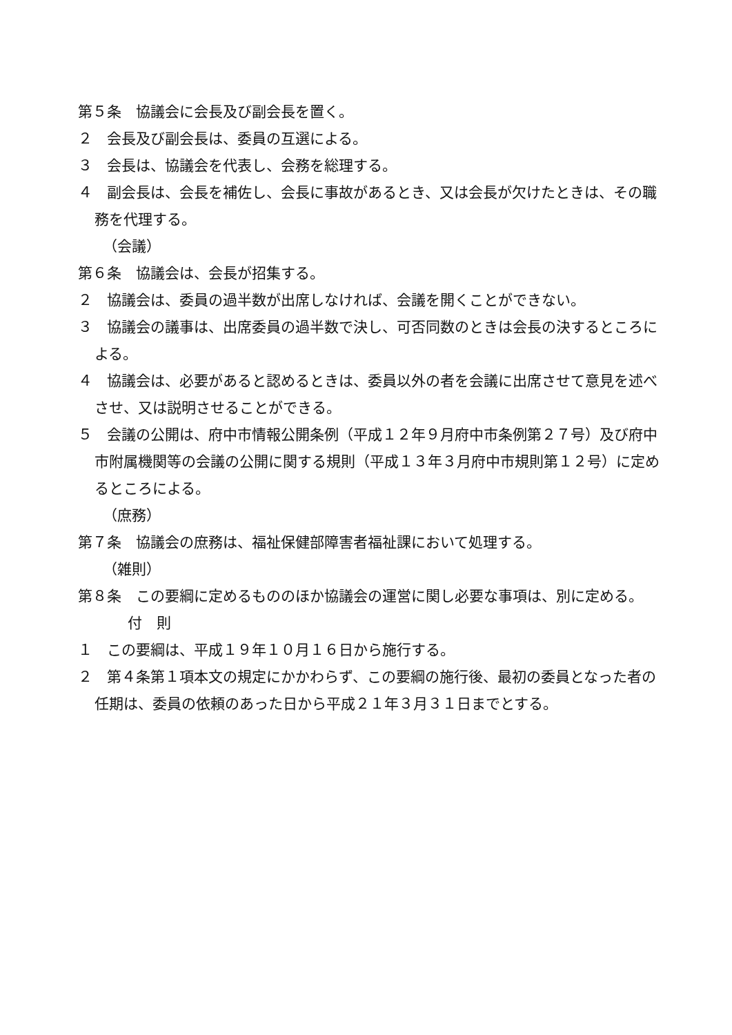第５条　協議会に会長及び副会長を置く。
２　会長及び副会長は、委員の互選による。
３　会長は、協議会を代表し、会務を総理する。
４　副会長は、会長を補佐し、会長に事故があるとき、又は会長が欠けたときは、その職務を代理する。
（会議）
第６条　協議会は、会長が招集する。
２　協議会は、委員の過半数が出席しなければ、会議を開くことができない。
３　協議会の議事は、出席委員の過半数で決し、可否同数のときは会長の決するところによる。
４　協議会は、必要があると認めるときは、委員以外の者を会議に出席させて意見を述べさせ、又は説明させることができる。
５　会議の公開は、府中市情報公開条例（平成１２年９月府中市条例第２７号）及び府中市附属機関等の会議の公開に関する規則（平成１３年３月府中市規則第１２号）に定めるところによる。
（庶務）
第７条　協議会の庶務は、福祉保健部障害者福祉課において処理する。
（雑則）
第８条　この要綱に定めるもののほか協議会の運営に関し必要な事項は、別に定める。
付　則
１　この要綱は、平成１９年１０月１６日から施行する。
２　第４条第１項本文の規定にかかわらず、この要綱の施行後、最初の委員となった者の任期は、委員の依頼のあった日から平成２１年３月３１日までとする。